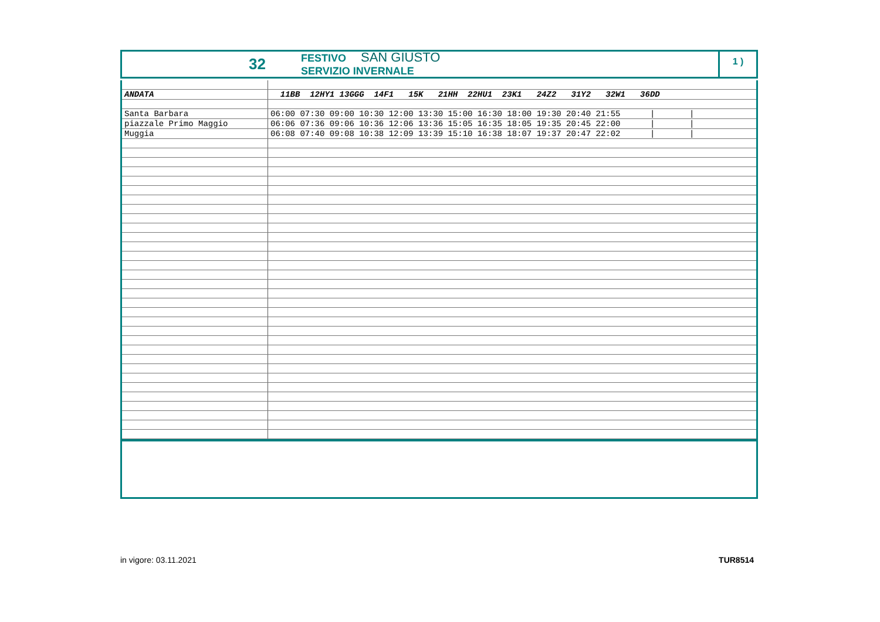32
FESTIVO SAN GIUSTO
SERVIZIO INVERNALE
1 )
| ANDATA | 11BB 12HY1 13GGG 14F1 15K 21HH 22HU1 23K1 24Z2 31Y2 32W1 36DD |
| Santa Barbara | 06:00 07:30 09:00 10:30 12:00 13:30 15:00 16:30 18:00 19:30 20:40 21:55 / / |
| piazzale Primo Maggio | 06:06 07:36 09:06 10:36 12:06 13:36 15:05 16:35 18:05 19:35 20:45 22:00 / / |
| Muggia | 06:08 07:40 09:08 10:38 12:09 13:39 15:10 16:38 18:07 19:37 20:47 22:02 / / |
in vigore: 03.11.2021 TUR8514